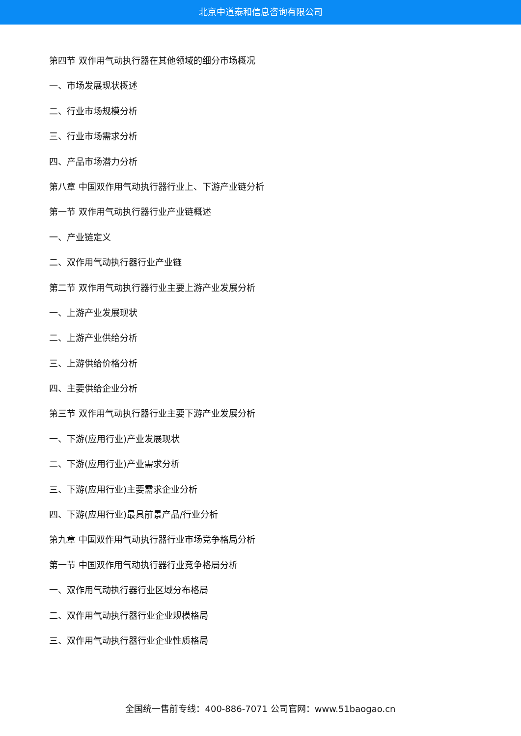北京中道泰和信息咨询有限公司
第四节 双作用气动执行器在其他领域的细分市场概况
一、市场发展现状概述
二、行业市场规模分析
三、行业市场需求分析
四、产品市场潜力分析
第八章 中国双作用气动执行器行业上、下游产业链分析
第一节 双作用气动执行器行业产业链概述
一、产业链定义
二、双作用气动执行器行业产业链
第二节 双作用气动执行器行业主要上游产业发展分析
一、上游产业发展现状
二、上游产业供给分析
三、上游供给价格分析
四、主要供给企业分析
第三节 双作用气动执行器行业主要下游产业发展分析
一、下游(应用行业)产业发展现状
二、下游(应用行业)产业需求分析
三、下游(应用行业)主要需求企业分析
四、下游(应用行业)最具前景产品/行业分析
第九章 中国双作用气动执行器行业市场竞争格局分析
第一节 中国双作用气动执行器行业竞争格局分析
一、双作用气动执行器行业区域分布格局
二、双作用气动执行器行业企业规模格局
三、双作用气动执行器行业企业性质格局
全国统一售前专线：400-886-7071 公司官网：www.51baogao.cn